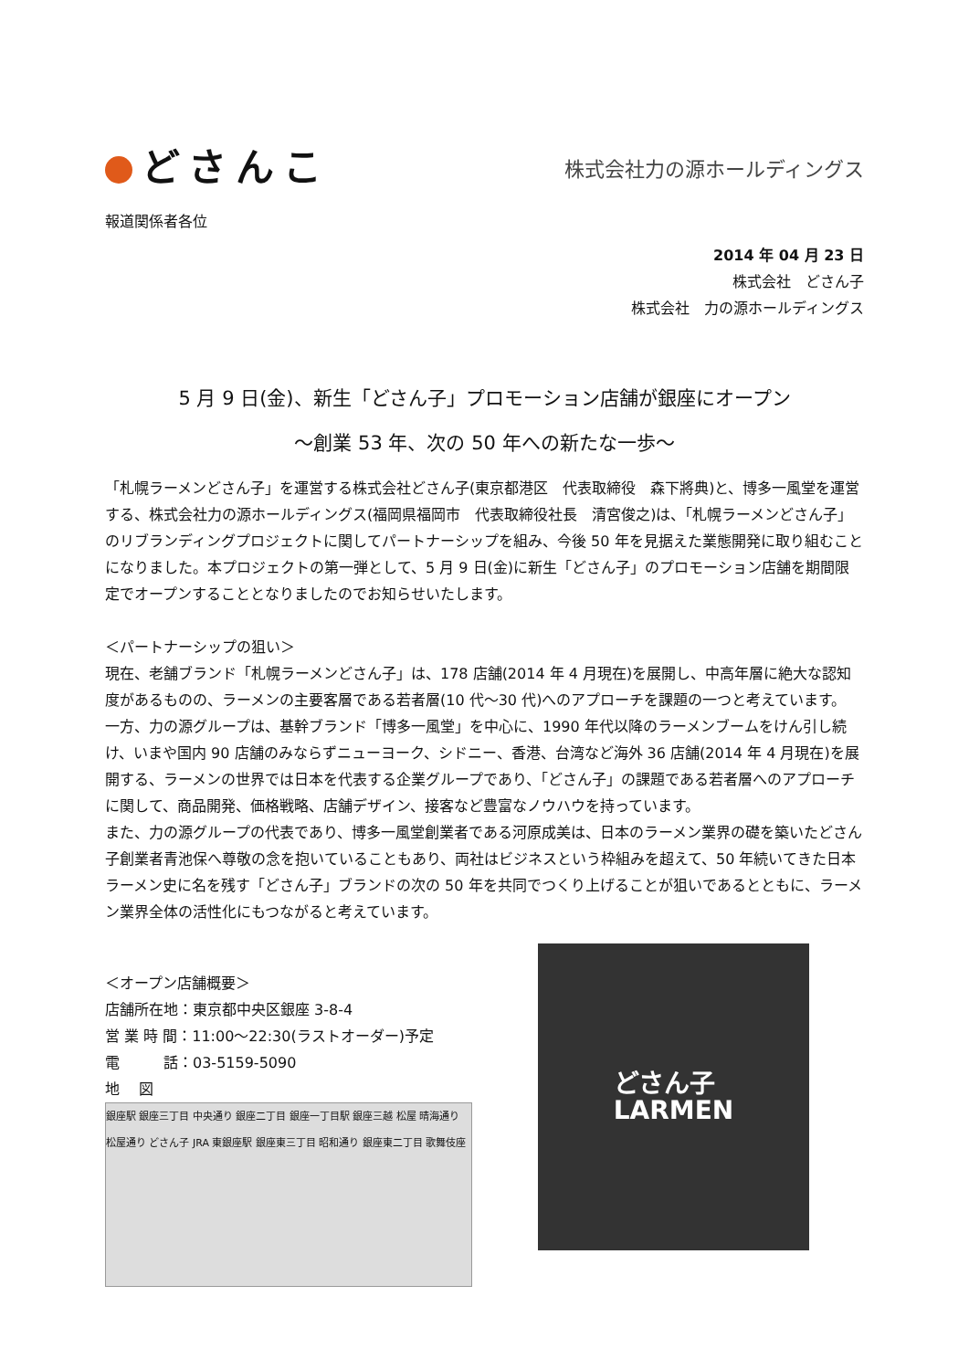どさんこ
株式会社力の源ホールディングス
報道関係者各位
2014 年 04 月 23 日
株式会社　どさん子
株式会社　力の源ホールディングス
5 月 9 日(金)、新生「どさん子」プロモーション店舗が銀座にオープン
～創業 53 年、次の 50 年への新たな一歩～
「札幌ラーメンどさん子」を運営する株式会社どさん子(東京都港区　代表取締役　森下將典)と、博多一風堂を運営する、株式会社力の源ホールディングス(福岡県福岡市　代表取締役社長　清宮俊之)は、「札幌ラーメンどさん子」のリブランディングプロジェクトに関してパートナーシップを組み、今後 50 年を見据えた業態開発に取り組むことになりました。本プロジェクトの第一弾として、5 月 9 日(金)に新生「どさん子」のプロモーション店舗を期間限定でオープンすることとなりましたのでお知らせいたします。
＜パートナーシップの狙い＞
現在、老舗ブランド「札幌ラーメンどさん子」は、178 店舗(2014 年 4 月現在)を展開し、中高年層に絶大な認知度があるものの、ラーメンの主要客層である若者層(10 代～30 代)へのアプローチを課題の一つと考えています。
一方、力の源グループは、基幹ブランド「博多一風堂」を中心に、1990 年代以降のラーメンブームをけん引し続け、いまや国内 90 店舗のみならずニューヨーク、シドニー、香港、台湾など海外 36 店舗(2014 年 4 月現在)を展開する、ラーメンの世界では日本を代表する企業グループであり、「どさん子」の課題である若者層へのアプローチに関して、商品開発、価格戦略、店舗デザイン、接客など豊富なノウハウを持っています。
また、力の源グループの代表であり、博多一風堂創業者である河原成美は、日本のラーメン業界の礎を築いたどさん子創業者青池保へ尊敬の念を抱いていることもあり、両社はビジネスという枠組みを超えて、50 年続いてきた日本ラーメン史に名を残す「どさん子」ブランドの次の 50 年を共同でつくり上げることが狙いであるとともに、ラーメン業界全体の活性化にもつながると考えています。
＜オープン店舗概要＞
店舗所在地：東京都中央区銀座 3-8-4
営 業 時 間：11:00～22:30(ラストオーダー)予定
電　　　話：03-5159-5090
地　 図
銀座駅 銀座三丁目 中央通り 銀座二丁目 銀座一丁目駅 銀座三越 松屋 晴海通り 松屋通り どさん子 JRA 東銀座駅 銀座東三丁目 昭和通り 銀座東二丁目 歌舞伎座
どさん子
LARMEN